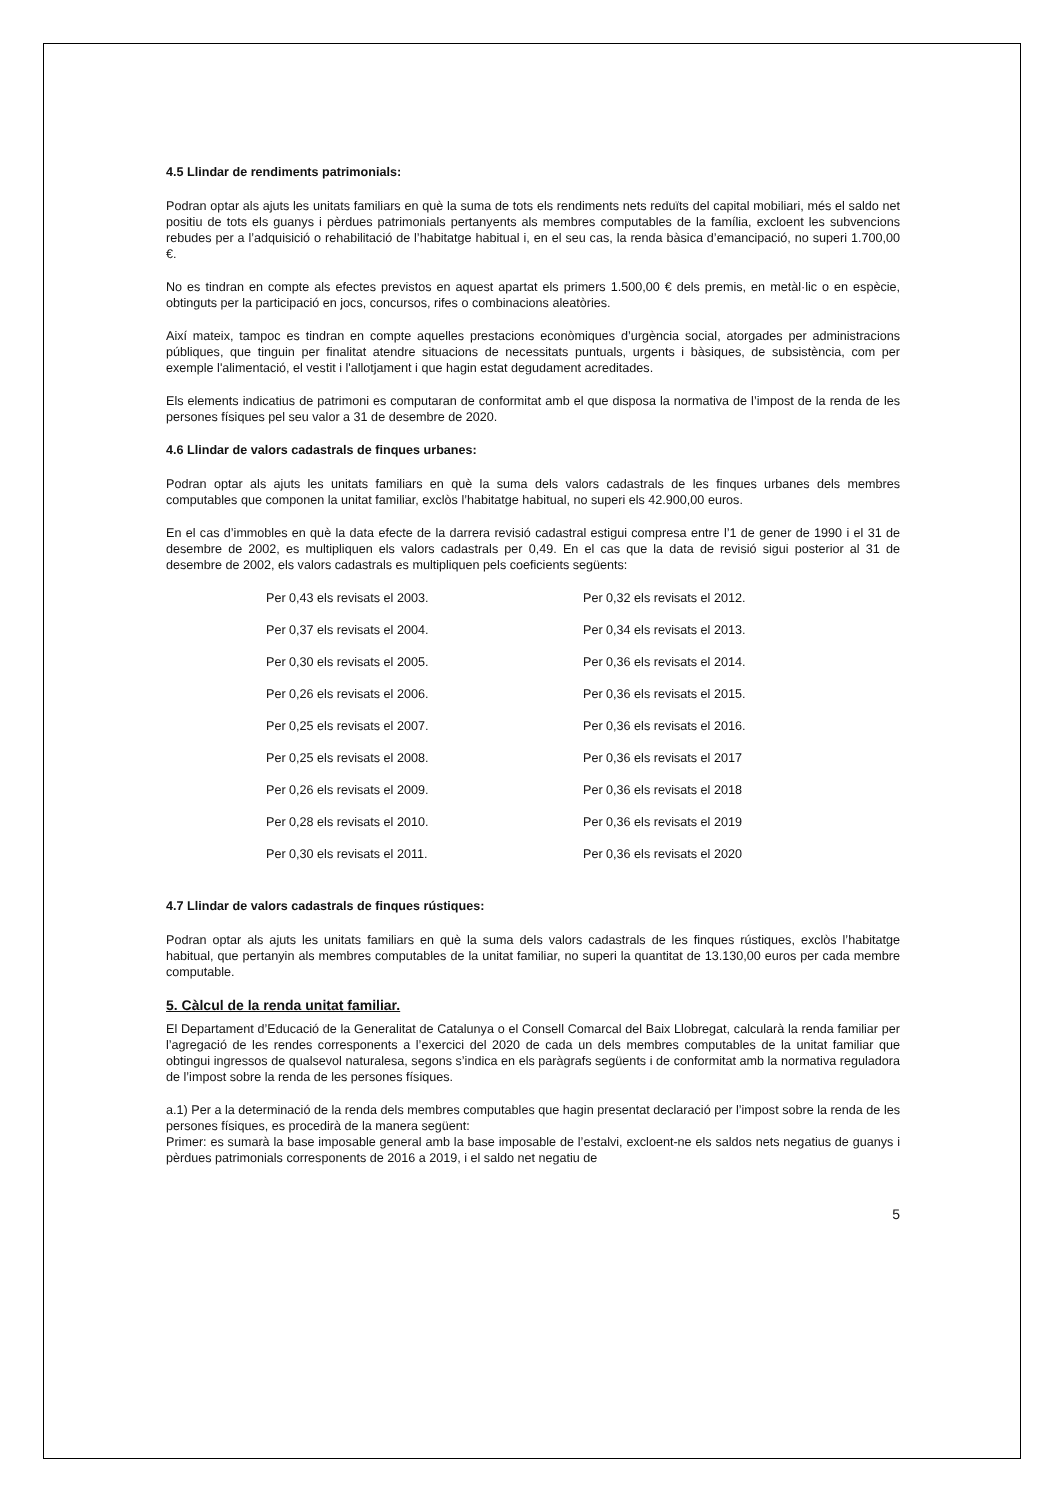4.5 Llindar de rendiments patrimonials:
Podran optar als ajuts les unitats familiars en què la suma de tots els rendiments nets reduïts del capital mobiliari, més el saldo net positiu de tots els guanys i pèrdues patrimonials pertanyents als membres computables de la família, excloent les subvencions rebudes per a l’adquisició o rehabilitació de l’habitatge habitual i, en el seu cas, la renda bàsica d’emancipació, no superi 1.700,00 €.
No es tindran en compte als efectes previstos en aquest apartat els primers 1.500,00 € dels premis, en metàl·lic o en espècie, obtinguts per la participació en jocs, concursos, rifes o combinacions aleatòries.
Així mateix, tampoc es tindran en compte aquelles prestacions econòmiques d’urgència social, atorgades per administracions públiques, que tinguin per finalitat atendre situacions de necessitats puntuals, urgents i bàsiques, de subsistència, com per exemple l'alimentació, el vestit i l'allotjament i que hagin estat degudament acreditades.
Els elements indicatius de patrimoni es computaran de conformitat amb el que disposa la normativa de l’impost de la renda de les persones físiques pel seu valor a 31 de desembre de 2020.
4.6 Llindar de valors cadastrals de finques urbanes:
Podran optar als ajuts les unitats familiars en què la suma dels valors cadastrals de les finques urbanes dels membres computables que componen la unitat familiar, exclòs l’habitatge habitual, no superi els 42.900,00 euros.
En el cas d’immobles en què la data efecte de la darrera revisió cadastral estigui compresa entre l’1 de gener de 1990 i el 31 de desembre de 2002, es multipliquen els valors cadastrals per 0,49. En el cas que la data de revisió sigui posterior al 31 de desembre de 2002, els valors cadastrals es multipliquen pels coeficients següents:
| Per 0,43 els revisats el 2003. | Per 0,32 els revisats el 2012. |
| Per 0,37 els revisats el 2004. | Per 0,34 els revisats el 2013. |
| Per 0,30 els revisats el 2005. | Per 0,36 els revisats el 2014. |
| Per 0,26 els revisats el 2006. | Per 0,36 els revisats el 2015. |
| Per 0,25 els revisats el 2007. | Per 0,36 els revisats el 2016. |
| Per 0,25 els revisats el 2008. | Per 0,36 els revisats el 2017 |
| Per 0,26 els revisats el 2009. | Per 0,36 els revisats el 2018 |
| Per 0,28 els revisats el 2010. | Per 0,36 els revisats el 2019 |
| Per 0,30 els revisats el 2011. | Per 0,36 els revisats el 2020 |
4.7 Llindar de valors cadastrals de finques rústiques:
Podran optar als ajuts les unitats familiars en què la suma dels valors cadastrals de les finques rústiques, exclòs l’habitatge habitual, que pertanyin als membres computables de la unitat familiar, no superi la quantitat de 13.130,00 euros per cada membre computable.
5. Càlcul de la renda unitat familiar.
El Departament d’Educació de la Generalitat de Catalunya o el Consell Comarcal del Baix Llobregat, calcularà la renda familiar per l’agregació de les rendes corresponents a l’exercici del 2020 de cada un dels membres computables de la unitat familiar que obtingui ingressos de qualsevol naturalesa, segons s’indica en els paràgrafs següents i de conformitat amb la normativa reguladora de l’impost sobre la renda de les persones físiques.
a.1) Per a la determinació de la renda dels membres computables que hagin presentat declaració per l’impost sobre la renda de les persones físiques, es procedirà de la manera següent:
Primer: es sumarà la base imposable general amb la base imposable de l’estalvi, excloent-ne els saldos nets negatius de guanys i pèrdues patrimonials corresponents de 2016 a 2019, i el saldo net negatiu de
5